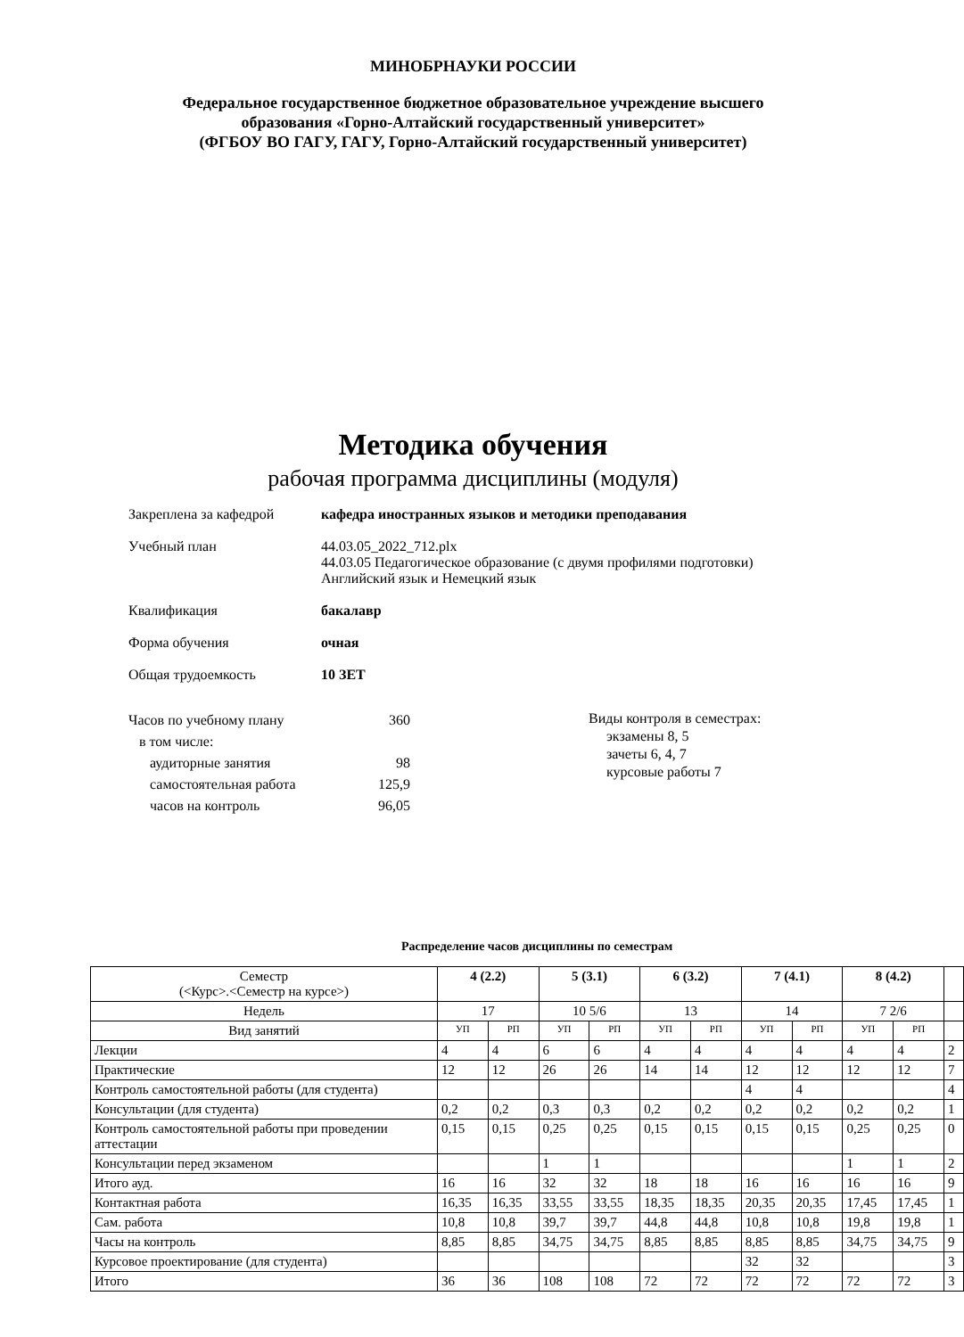МИНОБРНАУКИ РОССИИ
Федеральное государственное бюджетное образовательное учреждение высшего
образования «Горно-Алтайский государственный университет»
(ФГБОУ ВО ГАГУ, ГАГУ, Горно-Алтайский государственный университет)
Методика обучения
рабочая программа дисциплины (модуля)
Закреплена за кафедрой кафедра иностранных языков и методики преподавания
Учебный план 44.03.05_2022_712.plx
44.03.05 Педагогическое образование (с двумя профилями подготовки)
Английский язык и Немецкий язык
Квалификация бакалавр
Форма обучения очная
Общая трудоемкость 10 ЗЕТ
Часов по учебному плану 360
в том числе:
аудиторные занятия 98
самостоятельная работа 125,9
часов на контроль 96,05
Виды контроля в семестрах:
экзамены 8, 5
зачеты 6, 4, 7
курсовые работы 7
Распределение часов дисциплины по семестрам
| Семестр (<Курс>.<Семестр на курсе>) | 4 (2.2) | | 5 (3.1) | | 6 (3.2) | | 7 (4.1) | | 8 (4.2) | | |
| --- | --- | --- | --- | --- | --- | --- | --- | --- | --- | --- | --- |
| Недель | 17 | | 10 5/6 | | 13 | | 14 | | 7 2/6 | | |
| Вид занятий | УП | РП | УП | РП | УП | РП | УП | РП | УП | РП | |
| Лекции | 4 | 4 | 6 | 6 | 4 | 4 | 4 | 4 | 4 | 4 | 2 |
| Практические | 12 | 12 | 26 | 26 | 14 | 14 | 12 | 12 | 12 | 12 | 7 |
| Контроль самостоятельной работы (для студента) | | | | | | | 4 | 4 | | | 4 |
| Консультации (для студента) | 0,2 | 0,2 | 0,3 | 0,3 | 0,2 | 0,2 | 0,2 | 0,2 | 0,2 | 0,2 | 1 |
| Контроль самостоятельной работы при проведении аттестации | 0,15 | 0,15 | 0,25 | 0,25 | 0,15 | 0,15 | 0,15 | 0,15 | 0,25 | 0,25 | 0 |
| Консультации перед экзаменом | | | 1 | 1 | | | | | 1 | 1 | 2 |
| Итого ауд. | 16 | 16 | 32 | 32 | 18 | 18 | 16 | 16 | 16 | 16 | 9 |
| Контактная работа | 16,35 | 16,35 | 33,55 | 33,55 | 18,35 | 18,35 | 20,35 | 20,35 | 17,45 | 17,45 | 1 |
| Сам. работа | 10,8 | 10,8 | 39,7 | 39,7 | 44,8 | 44,8 | 10,8 | 10,8 | 19,8 | 19,8 | 1 |
| Часы на контроль | 8,85 | 8,85 | 34,75 | 34,75 | 8,85 | 8,85 | 8,85 | 8,85 | 34,75 | 34,75 | 9 |
| Курсовое проектирование (для студента) | | | | | | | 32 | 32 | | | 3 |
| Итого | 36 | 36 | 108 | 108 | 72 | 72 | 72 | 72 | 72 | 72 | 3 |